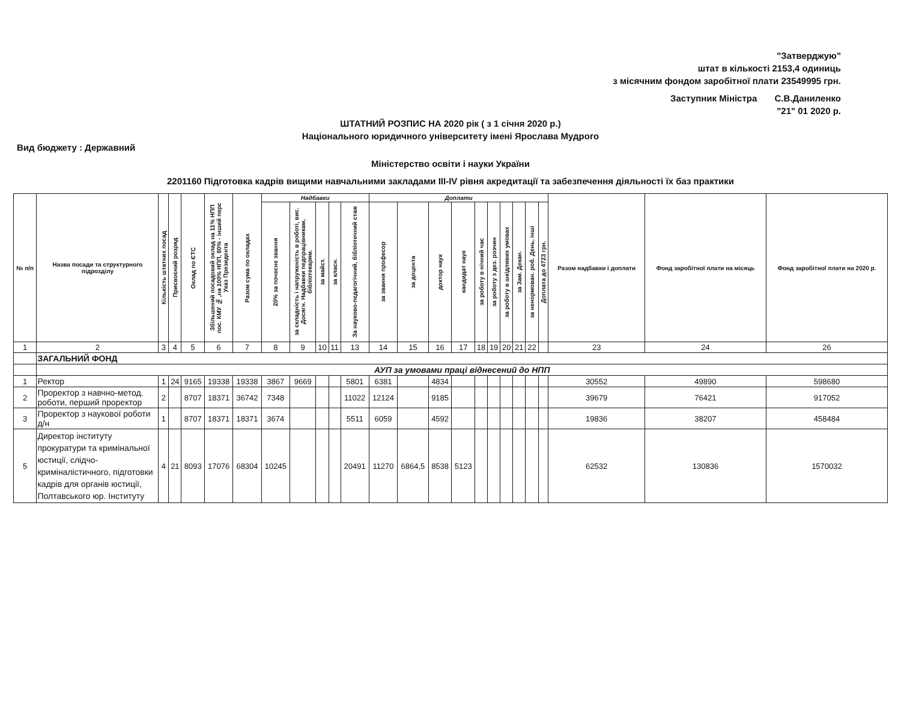"Затверджую"
штат в кількості 2153,4 одиниць
з місячним фондом заробітної плати 23549995 грн.
Заступник Міністра С.В.Даниленко
"21" 01 2020 р.
ШТАТНИЙ РОЗПИС НА 2020 рік ( з 1 січня 2020 р.)
Національного юридичного університету імені Ярослава Мудрого
Вид бюджету : Державний
Міністерство освіти і науки України
2201160 Підготовка кадрів вищими навчальними закладами III-IV рівня акредитації та забезпечення діяльності їх баз практики
| № п/п | Назва посади та структурного підрозділу | Кількість штатних посад | Присвоєний розряд | Оклад по ЄТС | Збільшений посадовий оклад на 11% НПП пос. КМУ № ,на 100% НПП, 80% - інший перс Указ Президента | Разом сума по окладах | Надбавки | | | | | Доплати | | | | | | | | | | Разом надбавки і доплати | Фонд заробітної плати на місяць | Фонд заробітної плати на 2020 р. |
| --- | --- | --- | --- | --- | --- | --- | --- | --- | --- | --- | --- | --- | --- | --- | --- | --- | --- | --- | --- | --- | --- | --- | --- | --- |
| | | | | | | | 20% за почесне звання | за складність і напруженість в роботі, вис. Досягн. Надбавки педпрацівникам, бібліотекарям. | за майст. | за класн. | За науково-педагогічний, бібліотечний стаж | за звання професор | за доцента | доктор наук | кандидат наук | за роботу в нічний час | за роботу з дез. розчин | за роботу в шкідливих умовах | за Зам. Декан. | за ненормован. роб. День, інші | Доплата до 4723 грн. | | | |
| 1 | 2 | 3 | 4 | 5 | 6 | 7 | 8 | 9 | 10 | 11 | 13 | 14 | 15 | 16 | 17 | 18 | 19 | 20 | 21 | 22 | | 23 | 24 | 26 |
| | ЗАГАЛЬНИЙ ФОНД | | | | | | | | | | | | | | | | | | | | | | | |
| | АУП за умовами праці віднесений до НПП | | | | | | | | | | | | | | | | | | | | | | | |
| 1 | Ректор | 1 | 24 | 9165 | 19338 | 19338 | 3867 | 9669 | | | 5801 | 6381 | | 4834 | | | | | | | | 30552 | 49890 | 598680 |
| 2 | Проректор з навчно-метод. роботи, перший проректор | 2 | | 8707 | 18371 | 36742 | 7348 | | | | 11022 | 12124 | | 9185 | | | | | | | | 39679 | 76421 | 917052 |
| 3 | Проректор з наукової роботи д/н | 1 | | 8707 | 18371 | 18371 | 3674 | | | | 5511 | 6059 | | 4592 | | | | | | | | 19836 | 38207 | 458484 |
| 5 | Директор інституту прокуратури та кримінальної юстиції, слідчо-криміналістичного, підготовки кадрів для органів юстиції, Полтавського юр. Інституту | 4 | 21 | 8093 | 17076 | 68304 | 10245 | | | | 20491 | 11270 | 6864,5 | 8538 | 5123 | | | | | | | 62532 | 130836 | 1570032 |